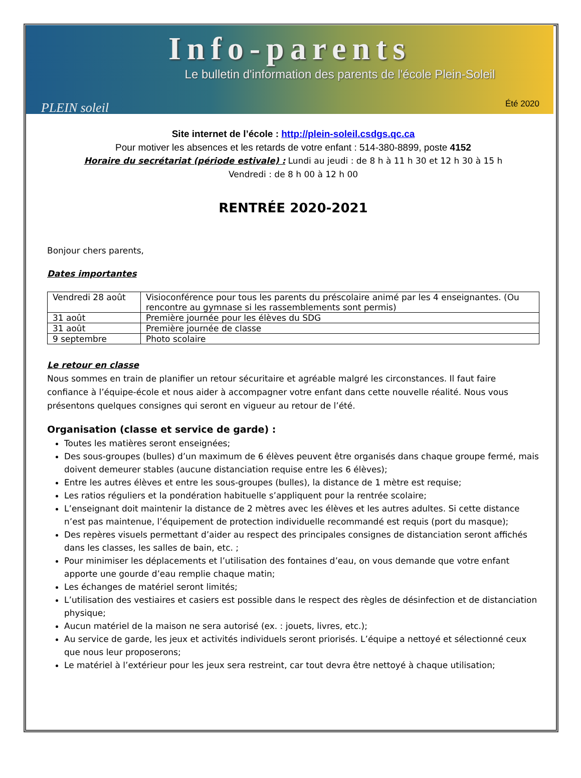PLEIN soleil
Info-parents
Le bulletin d'information des parents de l'école Plein-Soleil
Été 2020
Site internet de l’école : http://plein-soleil.csdgs.qc.ca
Pour motiver les absences et les retards de votre enfant : 514-380-8899, poste 4152
Horaire du secrétariat (période estivale) : Lundi au jeudi : de 8 h à 11 h 30 et 12 h 30 à 15 h
Vendredi : de 8 h 00 à 12 h 00
RENTRÉE 2020-2021
Bonjour chers parents,
Dates importantes
| Vendredi 28 août | Visioconférence pour tous les parents du préscolaire animé par les 4 enseignantes. (Ou rencontre au gymnase si les rassemblements sont permis) |
| 31 août | Première journée pour les élèves du SDG |
| 31 août | Première journée de classe |
| 9 septembre | Photo scolaire |
Le retour en classe
Nous sommes en train de planifier un retour sécuritaire et agréable malgré les circonstances. Il faut faire confiance à l’équipe-école et nous aider à accompagner votre enfant dans cette nouvelle réalité. Nous vous présentons quelques consignes qui seront en vigueur au retour de l’été.
Organisation (classe et service de garde) :
Toutes les matières seront enseignées;
Des sous-groupes (bulles) d’un maximum de 6 élèves peuvent être organisés dans chaque groupe fermé, mais doivent demeurer stables (aucune distanciation requise entre les 6 élèves);
Entre les autres élèves et entre les sous-groupes (bulles), la distance de 1 mètre est requise;
Les ratios réguliers et la pondération habituelle s’appliquent pour la rentrée scolaire;
L’enseignant doit maintenir la distance de 2 mètres avec les élèves et les autres adultes. Si cette distance n’est pas maintenue, l’équipement de protection individuelle recommandé est requis (port du masque);
Des repères visuels permettant d’aider au respect des principales consignes de distanciation seront affichés dans les classes, les salles de bain, etc. ;
Pour minimiser les déplacements et l’utilisation des fontaines d’eau, on vous demande que votre enfant apporte une gourde d’eau remplie chaque matin;
Les échanges de matériel seront limités;
L’utilisation des vestiaires et casiers est possible dans le respect des règles de désinfection et de distanciation physique;
Aucun matériel de la maison ne sera autorisé (ex. : jouets, livres, etc.);
Au service de garde, les jeux et activités individuels seront priorisés. L’équipe a nettoyé et sélectionné ceux que nous leur proposerons;
Le matériel à l’extérieur pour les jeux sera restreint, car tout devra être nettoyé à chaque utilisation;